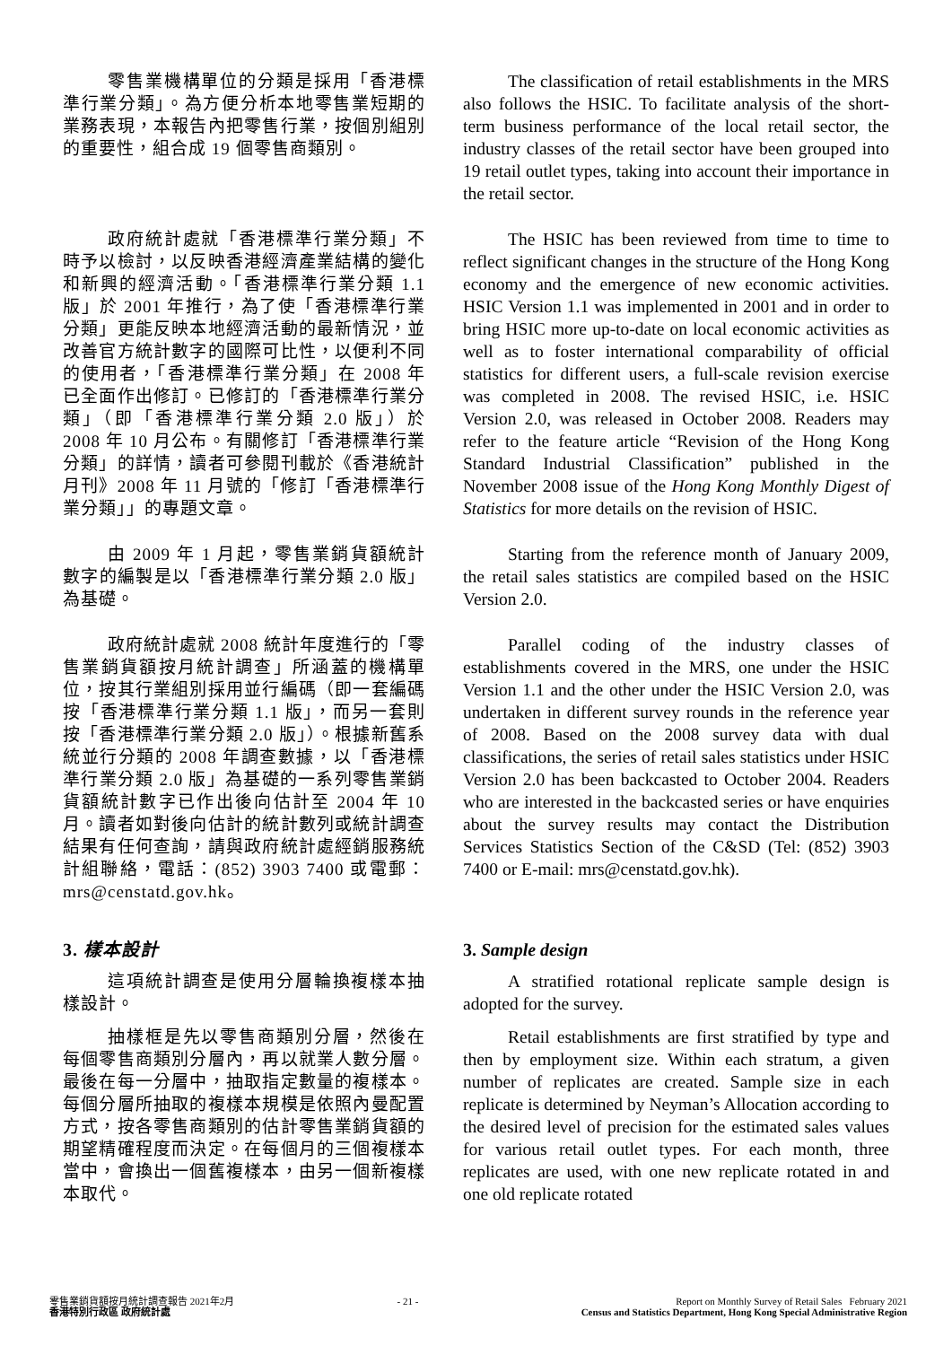零售業機構單位的分類是採用「香港標準行業分類」。為方便分析本地零售業短期的業務表現，本報告內把零售行業，按個別組別的重要性，組合成 19 個零售商類別。
The classification of retail establishments in the MRS also follows the HSIC. To facilitate analysis of the short-term business performance of the local retail sector, the industry classes of the retail sector have been grouped into 19 retail outlet types, taking into account their importance in the retail sector.
政府統計處就「香港標準行業分類」不時予以檢討，以反映香港經濟產業結構的變化和新興的經濟活動。「香港標準行業分類 1.1 版」於 2001 年推行，為了使「香港標準行業分類」更能反映本地經濟活動的最新情況，並改善官方統計數字的國際可比性，以便利不同的使用者，「香港標準行業分類」在 2008 年已全面作出修訂。已修訂的「香港標準行業分類」（即「香港標準行業分類 2.0 版」）於 2008 年 10 月公布。有關修訂「香港標準行業分類」的詳情，讀者可參閱刊載於《香港統計月刊》2008 年 11 月號的「修訂「香港標準行業分類」」的專題文章。
The HSIC has been reviewed from time to time to reflect significant changes in the structure of the Hong Kong economy and the emergence of new economic activities. HSIC Version 1.1 was implemented in 2001 and in order to bring HSIC more up-to-date on local economic activities as well as to foster international comparability of official statistics for different users, a full-scale revision exercise was completed in 2008. The revised HSIC, i.e. HSIC Version 2.0, was released in October 2008. Readers may refer to the feature article “Revision of the Hong Kong Standard Industrial Classification” published in the November 2008 issue of the Hong Kong Monthly Digest of Statistics for more details on the revision of HSIC.
由 2009 年 1 月起，零售業銷貨額統計數字的編製是以「香港標準行業分類 2.0 版」為基礎。
Starting from the reference month of January 2009, the retail sales statistics are compiled based on the HSIC Version 2.0.
政府統計處就 2008 統計年度進行的「零售業銷貨額按月統計調查」所涵蓋的機構單位，按其行業組別採用並行編碼（即一套編碼按「香港標準行業分類 1.1 版」，而另一套則按「香港標準行業分類 2.0 版」）。根據新舊系統並行分類的 2008 年調查數據，以「香港標準行業分類 2.0 版」為基礎的一系列零售業銷貨額統計數字已作出後向估計至 2004 年 10 月。讀者如對後向估計的統計數列或統計調查結果有任何查詢，請與政府統計處經銷服務統計組聯絡，電話：(852) 3903 7400 或電郵：mrs@censtatd.gov.hk。
Parallel coding of the industry classes of establishments covered in the MRS, one under the HSIC Version 1.1 and the other under the HSIC Version 2.0, was undertaken in different survey rounds in the reference year of 2008. Based on the 2008 survey data with dual classifications, the series of retail sales statistics under HSIC Version 2.0 has been backcasted to October 2004. Readers who are interested in the backcasted series or have enquiries about the survey results may contact the Distribution Services Statistics Section of the C&SD (Tel: (852) 3903 7400 or E-mail: mrs@censtatd.gov.hk).
3. 樣本設計
這項統計調查是使用分層輪換複樣本抽樣設計。
3. Sample design
A stratified rotational replicate sample design is adopted for the survey.
抽樣框是先以零售商類別分層，然後在每個零售商類別分層內，再以就業人數分層。最後在每一分層中，抽取指定數量的複樣本。每個分層所抽取的複樣本規模是依照內曼配置方式，按各零售商類別的估計零售業銷貨額的期望精確程度而決定。在每個月的三個複樣本當中，會換出一個舊複樣本，由另一個新複樣本取代。
Retail establishments are first stratified by type and then by employment size. Within each stratum, a given number of replicates are created. Sample size in each replicate is determined by Neyman’s Allocation according to the desired level of precision for the estimated sales values for various retail outlet types. For each month, three replicates are used, with one new replicate rotated in and one old replicate rotated
零售業銷貨額按月統計調查報告 2021年2月
香港特別行政區 政府統計處
- 21 - Report on Monthly Survey of Retail Sales February 2021
Census and Statistics Department, Hong Kong Special Administrative Region